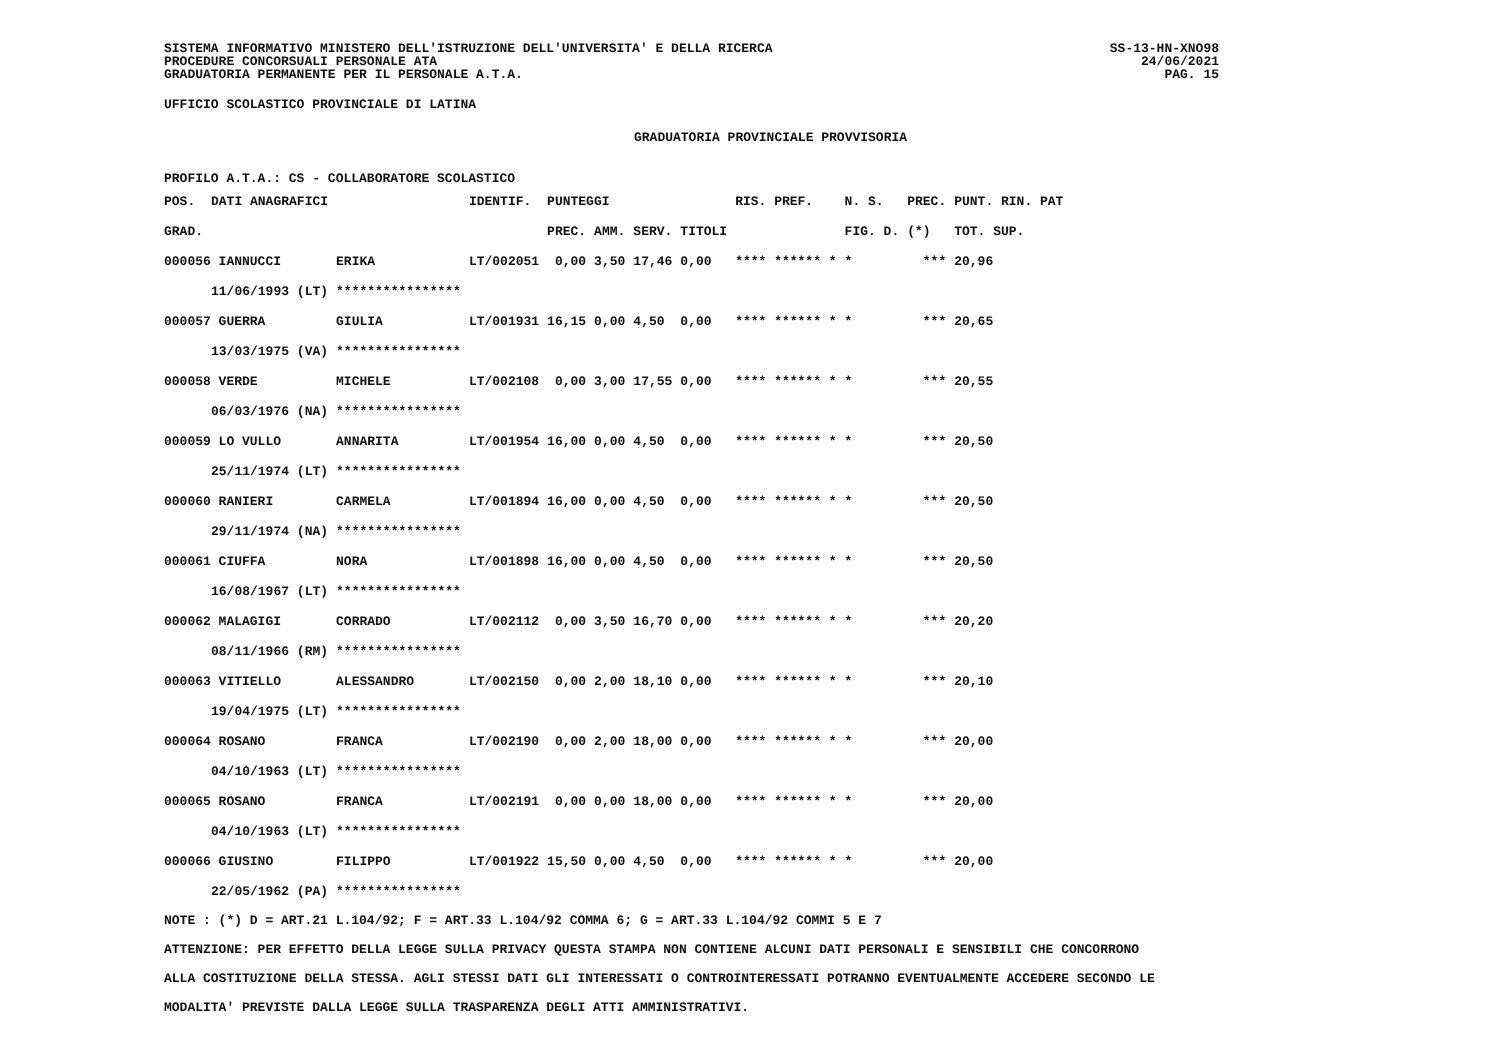SISTEMA INFORMATIVO MINISTERO DELL'ISTRUZIONE DELL'UNIVERSITA' E DELLA RICERCA
PROCEDURE CONCORSUALI PERSONALE ATA
GRADUATORIA PERMANENTE PER IL PERSONALE A.T.A.
SS-13-HN-XNO98
24/06/2021
PAG. 15
UFFICIO SCOLASTICO PROVINCIALE DI LATINA
GRADUATORIA PROVINCIALE PROVVISORIA
PROFILO A.T.A.: CS - COLLABORATORE SCOLASTICO
| POS. | DATI ANAGRAFICI | | IDENTIF. | PUNTEGGI | | | | RIS. PREF. | N. S. | PREC. | PUNT. RIN. PAT |
| --- | --- | --- | --- | --- | --- | --- | --- | --- | --- | --- | --- |
| GRAD. | | | | PREC. | AMM. | SERV. | TITOLI | | FIG. D. | (*) | TOT. SUP. |
| 000056 IANNUCCI | | ERIKA | LT/002051 | 0,00 | 3,50 | 17,46 | 0,00 | **** ****** * | * | *** | 20,96 |
| | 11/06/1993 (LT) | **************** | | | | | | | | | |
| 000057 GUERRA | | GIULIA | LT/001931 | 16,15 | 0,00 | 4,50 | 0,00 | **** ****** * | * | *** | 20,65 |
| | 13/03/1975 (VA) | **************** | | | | | | | | | |
| 000058 VERDE | | MICHELE | LT/002108 | 0,00 | 3,00 | 17,55 | 0,00 | **** ****** * | * | *** | 20,55 |
| | 06/03/1976 (NA) | **************** | | | | | | | | | |
| 000059 LO VULLO | | ANNARITA | LT/001954 | 16,00 | 0,00 | 4,50 | 0,00 | **** ****** * | * | *** | 20,50 |
| | 25/11/1974 (LT) | **************** | | | | | | | | | |
| 000060 RANIERI | | CARMELA | LT/001894 | 16,00 | 0,00 | 4,50 | 0,00 | **** ****** * | * | *** | 20,50 |
| | 29/11/1974 (NA) | **************** | | | | | | | | | |
| 000061 CIUFFA | | NORA | LT/001898 | 16,00 | 0,00 | 4,50 | 0,00 | **** ****** * | * | *** | 20,50 |
| | 16/08/1967 (LT) | **************** | | | | | | | | | |
| 000062 MALAGIGI | | CORRADO | LT/002112 | 0,00 | 3,50 | 16,70 | 0,00 | **** ****** * | * | *** | 20,20 |
| | 08/11/1966 (RM) | **************** | | | | | | | | | |
| 000063 VITIELLO | | ALESSANDRO | LT/002150 | 0,00 | 2,00 | 18,10 | 0,00 | **** ****** * | * | *** | 20,10 |
| | 19/04/1975 (LT) | **************** | | | | | | | | | |
| 000064 ROSANO | | FRANCA | LT/002190 | 0,00 | 2,00 | 18,00 | 0,00 | **** ****** * | * | *** | 20,00 |
| | 04/10/1963 (LT) | **************** | | | | | | | | | |
| 000065 ROSANO | | FRANCA | LT/002191 | 0,00 | 0,00 | 18,00 | 0,00 | **** ****** * | * | *** | 20,00 |
| | 04/10/1963 (LT) | **************** | | | | | | | | | |
| 000066 GIUSINO | | FILIPPO | LT/001922 | 15,50 | 0,00 | 4,50 | 0,00 | **** ****** * | * | *** | 20,00 |
| | 22/05/1962 (PA) | **************** | | | | | | | | | |
NOTE : (*) D = ART.21 L.104/92; F = ART.33 L.104/92 COMMA 6; G = ART.33 L.104/92 COMMI 5 E 7
ATTENZIONE: PER EFFETTO DELLA LEGGE SULLA PRIVACY QUESTA STAMPA NON CONTIENE ALCUNI DATI PERSONALI E SENSIBILI CHE CONCORRONO
ALLA COSTITUZIONE DELLA STESSA. AGLI STESSI DATI GLI INTERESSATI O CONTROINTERESSATI POTRANNO EVENTUALMENTE ACCEDERE SECONDO LE
MODALITA' PREVISTE DALLA LEGGE SULLA TRASPARENZA DEGLI ATTI AMMINISTRATIVI.